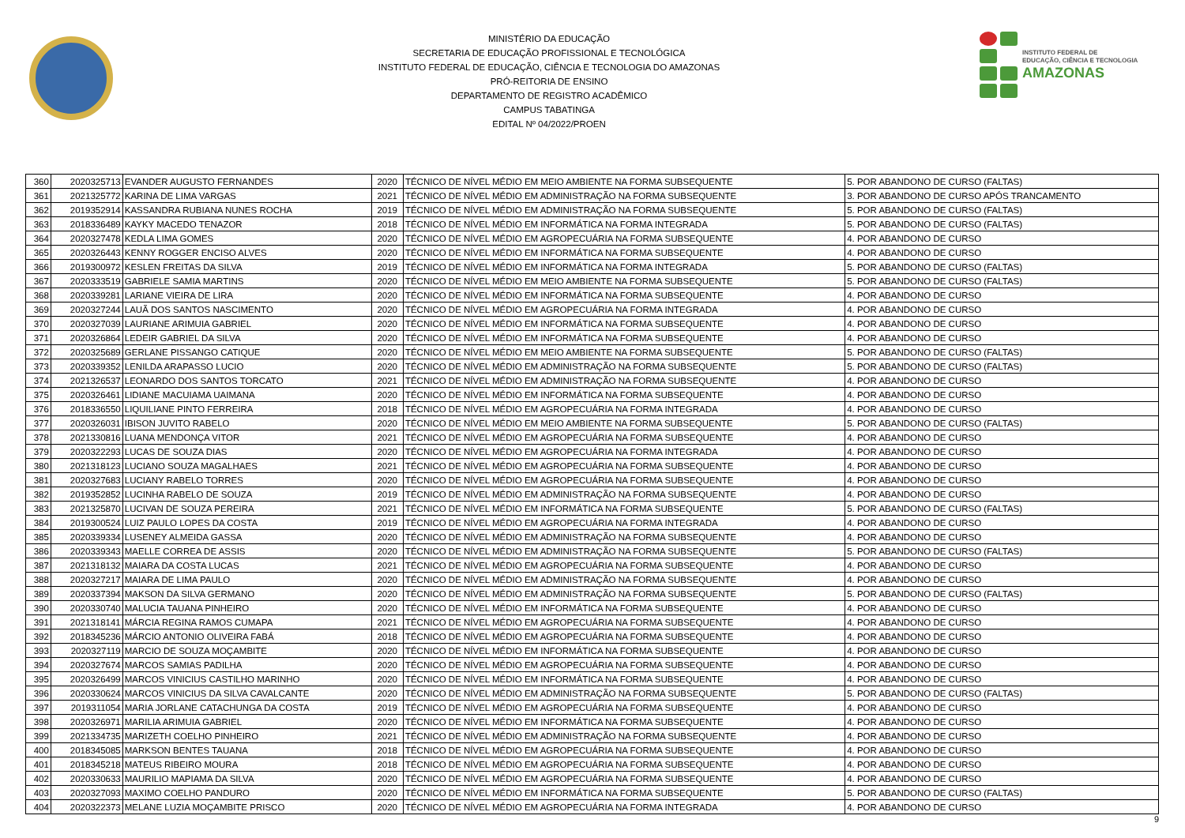MINISTÉRIO DA EDUCAÇÃO
SECRETARIA DE EDUCAÇÃO PROFISSIONAL E TECNOLÓGICA
INSTITUTO FEDERAL DE EDUCAÇÃO, CIÊNCIA E TECNOLOGIA DO AMAZONAS
PRÓ-REITORIA DE ENSINO
DEPARTAMENTO DE REGISTRO ACADÊMICO
CAMPUS TABATINGA
EDITAL Nº 04/2022/PROEN
INSTITUTO FEDERAL DE
EDUCAÇÃO, CIÊNCIA E TECNOLOGIA
AMAZONAS
| 360 | 2020325713 | EVANDER AUGUSTO FERNANDES | 2020 | TÉCNICO DE NÍVEL MÉDIO EM MEIO AMBIENTE NA FORMA SUBSEQUENTE | 5. POR ABANDONO DE CURSO (FALTAS) |
| 361 | 2021325772 | KARINA DE LIMA VARGAS | 2021 | TÉCNICO DE NÍVEL MÉDIO EM ADMINISTRAÇÃO NA FORMA SUBSEQUENTE | 3. POR ABANDONO DE CURSO APÓS TRANCAMENTO |
| 362 | 2019352914 | KASSANDRA RUBIANA NUNES ROCHA | 2019 | TÉCNICO DE NÍVEL MÉDIO EM ADMINISTRAÇÃO NA FORMA SUBSEQUENTE | 5. POR ABANDONO DE CURSO (FALTAS) |
| 363 | 2018336489 | KAYKY MACEDO TENAZOR | 2018 | TÉCNICO DE NÍVEL MÉDIO EM INFORMÁTICA NA FORMA INTEGRADA | 5. POR ABANDONO DE CURSO (FALTAS) |
| 364 | 2020327478 | KEDLA LIMA GOMES | 2020 | TÉCNICO DE NÍVEL MÉDIO EM AGROPECUÁRIA NA FORMA SUBSEQUENTE | 4. POR ABANDONO DE CURSO |
| 365 | 2020326443 | KENNY ROGGER ENCISO ALVES | 2020 | TÉCNICO DE NÍVEL MÉDIO EM INFORMÁTICA NA FORMA SUBSEQUENTE | 4. POR ABANDONO DE CURSO |
| 366 | 2019300972 | KESLEN FREITAS DA SILVA | 2019 | TÉCNICO DE NÍVEL MÉDIO EM INFORMÁTICA NA FORMA INTEGRADA | 5. POR ABANDONO DE CURSO (FALTAS) |
| 367 | 2020333519 | GABRIELE SAMIA MARTINS | 2020 | TÉCNICO DE NÍVEL MÉDIO EM MEIO AMBIENTE NA FORMA SUBSEQUENTE | 5. POR ABANDONO DE CURSO (FALTAS) |
| 368 | 2020339281 | LARIANE VIEIRA DE LIRA | 2020 | TÉCNICO DE NÍVEL MÉDIO EM INFORMÁTICA NA FORMA SUBSEQUENTE | 4. POR ABANDONO DE CURSO |
| 369 | 2020327244 | LAUÃ DOS SANTOS NASCIMENTO | 2020 | TÉCNICO DE NÍVEL MÉDIO EM AGROPECUÁRIA NA FORMA INTEGRADA | 4. POR ABANDONO DE CURSO |
| 370 | 2020327039 | LAURIANE ARIMUIA GABRIEL | 2020 | TÉCNICO DE NÍVEL MÉDIO EM INFORMÁTICA NA FORMA SUBSEQUENTE | 4. POR ABANDONO DE CURSO |
| 371 | 2020326864 | LEDEIR GABRIEL DA SILVA | 2020 | TÉCNICO DE NÍVEL MÉDIO EM INFORMÁTICA NA FORMA SUBSEQUENTE | 4. POR ABANDONO DE CURSO |
| 372 | 2020325689 | GERLANE PISSANGO CATIQUE | 2020 | TÉCNICO DE NÍVEL MÉDIO EM MEIO AMBIENTE NA FORMA SUBSEQUENTE | 5. POR ABANDONO DE CURSO (FALTAS) |
| 373 | 2020339352 | LENILDA ARAPASSO LUCIO | 2020 | TÉCNICO DE NÍVEL MÉDIO EM ADMINISTRAÇÃO NA FORMA SUBSEQUENTE | 5. POR ABANDONO DE CURSO (FALTAS) |
| 374 | 2021326537 | LEONARDO DOS SANTOS TORCATO | 2021 | TÉCNICO DE NÍVEL MÉDIO EM ADMINISTRAÇÃO NA FORMA SUBSEQUENTE | 4. POR ABANDONO DE CURSO |
| 375 | 2020326461 | LIDIANE MACUIAMA UAIMANA | 2020 | TÉCNICO DE NÍVEL MÉDIO EM INFORMÁTICA NA FORMA SUBSEQUENTE | 4. POR ABANDONO DE CURSO |
| 376 | 2018336550 | LIQUILIANE PINTO FERREIRA | 2018 | TÉCNICO DE NÍVEL MÉDIO EM AGROPECUÁRIA NA FORMA INTEGRADA | 4. POR ABANDONO DE CURSO |
| 377 | 2020326031 | IBISON JUVITO RABELO | 2020 | TÉCNICO DE NÍVEL MÉDIO EM MEIO AMBIENTE NA FORMA SUBSEQUENTE | 5. POR ABANDONO DE CURSO (FALTAS) |
| 378 | 2021330816 | LUANA MENDONÇA VITOR | 2021 | TÉCNICO DE NÍVEL MÉDIO EM AGROPECUÁRIA NA FORMA SUBSEQUENTE | 4. POR ABANDONO DE CURSO |
| 379 | 2020322293 | LUCAS DE SOUZA DIAS | 2020 | TÉCNICO DE NÍVEL MÉDIO EM AGROPECUÁRIA NA FORMA INTEGRADA | 4. POR ABANDONO DE CURSO |
| 380 | 2021318123 | LUCIANO SOUZA MAGALHAES | 2021 | TÉCNICO DE NÍVEL MÉDIO EM AGROPECUÁRIA NA FORMA SUBSEQUENTE | 4. POR ABANDONO DE CURSO |
| 381 | 2020327683 | LUCIANY RABELO TORRES | 2020 | TÉCNICO DE NÍVEL MÉDIO EM AGROPECUÁRIA NA FORMA SUBSEQUENTE | 4. POR ABANDONO DE CURSO |
| 382 | 2019352852 | LUCINHA RABELO DE SOUZA | 2019 | TÉCNICO DE NÍVEL MÉDIO EM ADMINISTRAÇÃO NA FORMA SUBSEQUENTE | 4. POR ABANDONO DE CURSO |
| 383 | 2021325870 | LUCIVAN DE SOUZA PEREIRA | 2021 | TÉCNICO DE NÍVEL MÉDIO EM INFORMÁTICA NA FORMA SUBSEQUENTE | 5. POR ABANDONO DE CURSO (FALTAS) |
| 384 | 2019300524 | LUIZ PAULO LOPES DA COSTA | 2019 | TÉCNICO DE NÍVEL MÉDIO EM AGROPECUÁRIA NA FORMA INTEGRADA | 4. POR ABANDONO DE CURSO |
| 385 | 2020339334 | LUSENEY ALMEIDA GASSA | 2020 | TÉCNICO DE NÍVEL MÉDIO EM ADMINISTRAÇÃO NA FORMA SUBSEQUENTE | 4. POR ABANDONO DE CURSO |
| 386 | 2020339343 | MAELLE CORREA DE ASSIS | 2020 | TÉCNICO DE NÍVEL MÉDIO EM ADMINISTRAÇÃO NA FORMA SUBSEQUENTE | 5. POR ABANDONO DE CURSO (FALTAS) |
| 387 | 2021318132 | MAIARA DA COSTA LUCAS | 2021 | TÉCNICO DE NÍVEL MÉDIO EM AGROPECUÁRIA NA FORMA SUBSEQUENTE | 4. POR ABANDONO DE CURSO |
| 388 | 2020327217 | MAIARA DE LIMA PAULO | 2020 | TÉCNICO DE NÍVEL MÉDIO EM ADMINISTRAÇÃO NA FORMA SUBSEQUENTE | 4. POR ABANDONO DE CURSO |
| 389 | 2020337394 | MAKSON DA SILVA GERMANO | 2020 | TÉCNICO DE NÍVEL MÉDIO EM ADMINISTRAÇÃO NA FORMA SUBSEQUENTE | 5. POR ABANDONO DE CURSO (FALTAS) |
| 390 | 2020330740 | MALUCIA TAUANA PINHEIRO | 2020 | TÉCNICO DE NÍVEL MÉDIO EM INFORMÁTICA NA FORMA SUBSEQUENTE | 4. POR ABANDONO DE CURSO |
| 391 | 2021318141 | MÁRCIA REGINA RAMOS CUMAPA | 2021 | TÉCNICO DE NÍVEL MÉDIO EM AGROPECUÁRIA NA FORMA SUBSEQUENTE | 4. POR ABANDONO DE CURSO |
| 392 | 2018345236 | MÁRCIO ANTONIO OLIVEIRA FABÁ | 2018 | TÉCNICO DE NÍVEL MÉDIO EM AGROPECUÁRIA NA FORMA SUBSEQUENTE | 4. POR ABANDONO DE CURSO |
| 393 | 2020327119 | MARCIO DE SOUZA MOÇAMBITE | 2020 | TÉCNICO DE NÍVEL MÉDIO EM INFORMÁTICA NA FORMA SUBSEQUENTE | 4. POR ABANDONO DE CURSO |
| 394 | 2020327674 | MARCOS SAMIAS PADILHA | 2020 | TÉCNICO DE NÍVEL MÉDIO EM AGROPECUÁRIA NA FORMA SUBSEQUENTE | 4. POR ABANDONO DE CURSO |
| 395 | 2020326499 | MARCOS VINICIUS CASTILHO MARINHO | 2020 | TÉCNICO DE NÍVEL MÉDIO EM INFORMÁTICA NA FORMA SUBSEQUENTE | 4. POR ABANDONO DE CURSO |
| 396 | 2020330624 | MARCOS VINICIUS DA SILVA CAVALCANTE | 2020 | TÉCNICO DE NÍVEL MÉDIO EM ADMINISTRAÇÃO NA FORMA SUBSEQUENTE | 5. POR ABANDONO DE CURSO (FALTAS) |
| 397 | 2019311054 | MARIA JORLANE CATACHUNGA DA COSTA | 2019 | TÉCNICO DE NÍVEL MÉDIO EM AGROPECUÁRIA NA FORMA SUBSEQUENTE | 4. POR ABANDONO DE CURSO |
| 398 | 2020326971 | MARILIA ARIMUIA GABRIEL | 2020 | TÉCNICO DE NÍVEL MÉDIO EM INFORMÁTICA NA FORMA SUBSEQUENTE | 4. POR ABANDONO DE CURSO |
| 399 | 2021334735 | MARIZETH COELHO PINHEIRO | 2021 | TÉCNICO DE NÍVEL MÉDIO EM ADMINISTRAÇÃO NA FORMA SUBSEQUENTE | 4. POR ABANDONO DE CURSO |
| 400 | 2018345085 | MARKSON BENTES TAUANA | 2018 | TÉCNICO DE NÍVEL MÉDIO EM AGROPECUÁRIA NA FORMA SUBSEQUENTE | 4. POR ABANDONO DE CURSO |
| 401 | 2018345218 | MATEUS RIBEIRO MOURA | 2018 | TÉCNICO DE NÍVEL MÉDIO EM AGROPECUÁRIA NA FORMA SUBSEQUENTE | 4. POR ABANDONO DE CURSO |
| 402 | 2020330633 | MAURILIO MAPIAMA DA SILVA | 2020 | TÉCNICO DE NÍVEL MÉDIO EM AGROPECUÁRIA NA FORMA SUBSEQUENTE | 4. POR ABANDONO DE CURSO |
| 403 | 2020327093 | MAXIMO COELHO PANDURO | 2020 | TÉCNICO DE NÍVEL MÉDIO EM INFORMÁTICA NA FORMA SUBSEQUENTE | 5. POR ABANDONO DE CURSO (FALTAS) |
| 404 | 2020322373 | MELANE LUZIA MOÇAMBITE PRISCO | 2020 | TÉCNICO DE NÍVEL MÉDIO EM AGROPECUÁRIA NA FORMA INTEGRADA | 4. POR ABANDONO DE CURSO |
9